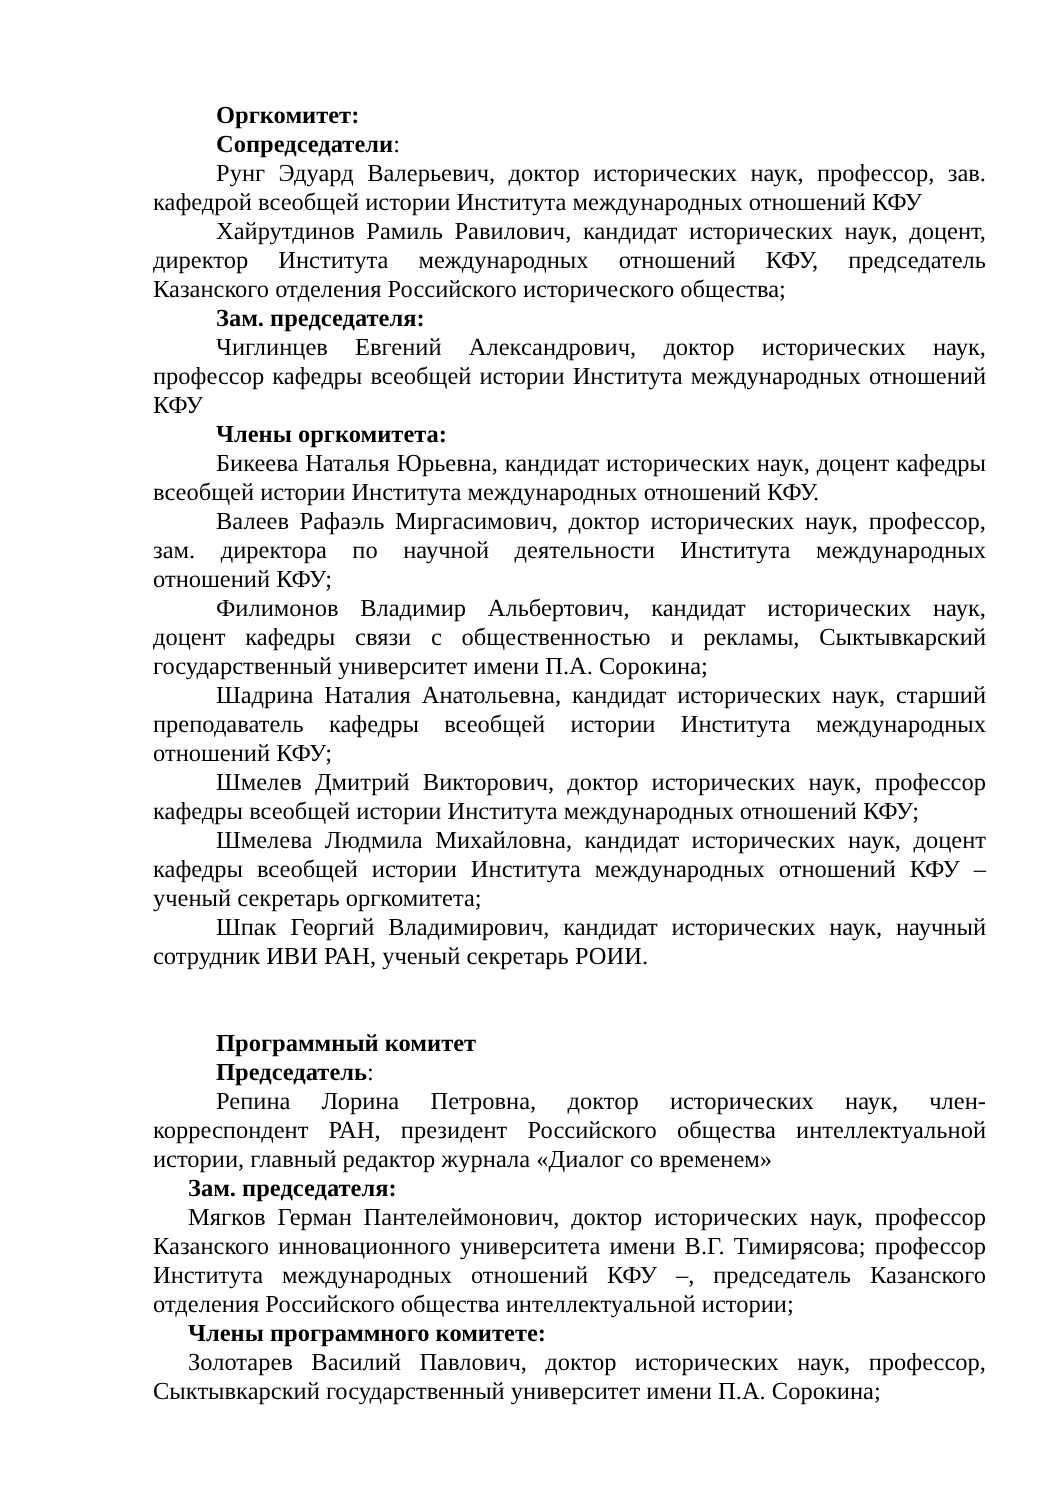Оргкомитет:
Сопредседатели:
Рунг Эдуард Валерьевич, доктор исторических наук, профессор, зав. кафедрой всеобщей истории Института международных отношений КФУ
Хайрутдинов Рамиль Равилович, кандидат исторических наук, доцент, директор Института международных отношений КФУ, председатель Казанского отделения Российского исторического общества;
Зам. председателя:
Чиглинцев Евгений Александрович, доктор исторических наук, профессор кафедры всеобщей истории Института международных отношений КФУ
Члены оргкомитета:
Бикеева Наталья Юрьевна, кандидат исторических наук, доцент кафедры всеобщей истории Института международных отношений КФУ.
Валеев Рафаэль Миргасимович, доктор исторических наук, профессор, зам. директора по научной деятельности Института международных отношений КФУ;
Филимонов Владимир Альбертович, кандидат исторических наук, доцент кафедры связи с общественностью и рекламы, Сыктывкарский государственный университет имени П.А. Сорокина;
Шадрина Наталия Анатольевна, кандидат исторических наук, старший преподаватель кафедры всеобщей истории Института международных отношений КФУ;
Шмелев Дмитрий Викторович, доктор исторических наук, профессор кафедры всеобщей истории Института международных отношений КФУ;
Шмелева Людмила Михайловна, кандидат исторических наук, доцент кафедры всеобщей истории Института международных отношений КФУ – ученый секретарь оргкомитета;
Шпак Георгий Владимирович, кандидат исторических наук, научный сотрудник ИВИ РАН, ученый секретарь РОИИ.
Программный комитет
Председатель:
Репина Лорина Петровна, доктор исторических наук, член-корреспондент РАН, президент Российского общества интеллектуальной истории, главный редактор журнала «Диалог со временем»
Зам. председателя:
Мягков Герман Пантелеймонович, доктор исторических наук, профессор Казанского инновационного университета имени В.Г. Тимирясова; профессор Института международных отношений КФУ –, председатель Казанского отделения Российского общества интеллектуальной истории;
Члены программного комитете:
Золотарев Василий Павлович, доктор исторических наук, профессор, Сыктывкарский государственный университет имени П.А. Сорокина;